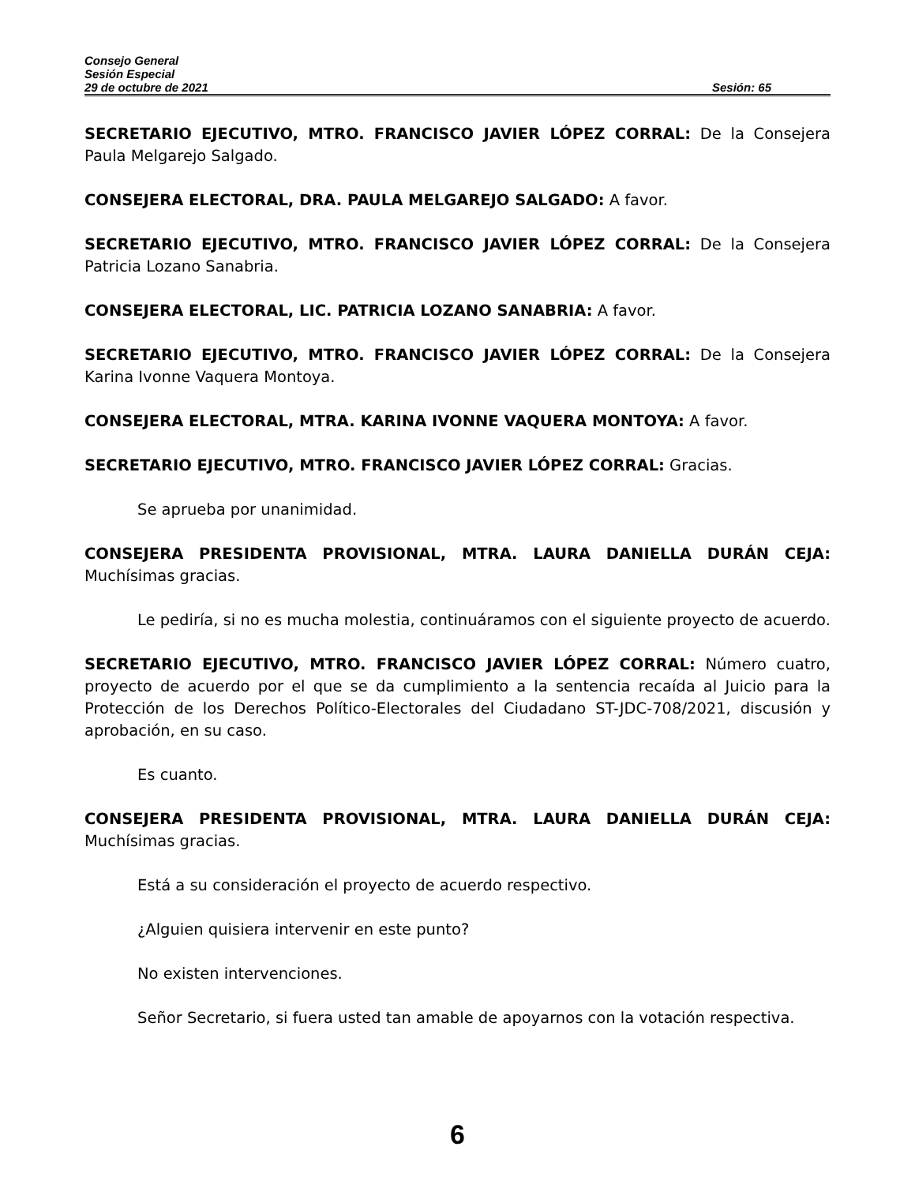Consejo General
Sesión Especial
29 de octubre de 2021 Sesión: 65
SECRETARIO EJECUTIVO, MTRO. FRANCISCO JAVIER LÓPEZ CORRAL: De la Consejera Paula Melgarejo Salgado.
CONSEJERA ELECTORAL, DRA. PAULA MELGAREJO SALGADO: A favor.
SECRETARIO EJECUTIVO, MTRO. FRANCISCO JAVIER LÓPEZ CORRAL: De la Consejera Patricia Lozano Sanabria.
CONSEJERA ELECTORAL, LIC. PATRICIA LOZANO SANABRIA: A favor.
SECRETARIO EJECUTIVO, MTRO. FRANCISCO JAVIER LÓPEZ CORRAL: De la Consejera Karina Ivonne Vaquera Montoya.
CONSEJERA ELECTORAL, MTRA. KARINA IVONNE VAQUERA MONTOYA: A favor.
SECRETARIO EJECUTIVO, MTRO. FRANCISCO JAVIER LÓPEZ CORRAL: Gracias.
Se aprueba por unanimidad.
CONSEJERA PRESIDENTA PROVISIONAL, MTRA. LAURA DANIELLA DURÁN CEJA: Muchísimas gracias.
Le pediría, si no es mucha molestia, continuáramos con el siguiente proyecto de acuerdo.
SECRETARIO EJECUTIVO, MTRO. FRANCISCO JAVIER LÓPEZ CORRAL: Número cuatro, proyecto de acuerdo por el que se da cumplimiento a la sentencia recaída al Juicio para la Protección de los Derechos Político-Electorales del Ciudadano ST-JDC-708/2021, discusión y aprobación, en su caso.
Es cuanto.
CONSEJERA PRESIDENTA PROVISIONAL, MTRA. LAURA DANIELLA DURÁN CEJA: Muchísimas gracias.
Está a su consideración el proyecto de acuerdo respectivo.
¿Alguien quisiera intervenir en este punto?
No existen intervenciones.
Señor Secretario, si fuera usted tan amable de apoyarnos con la votación respectiva.
6